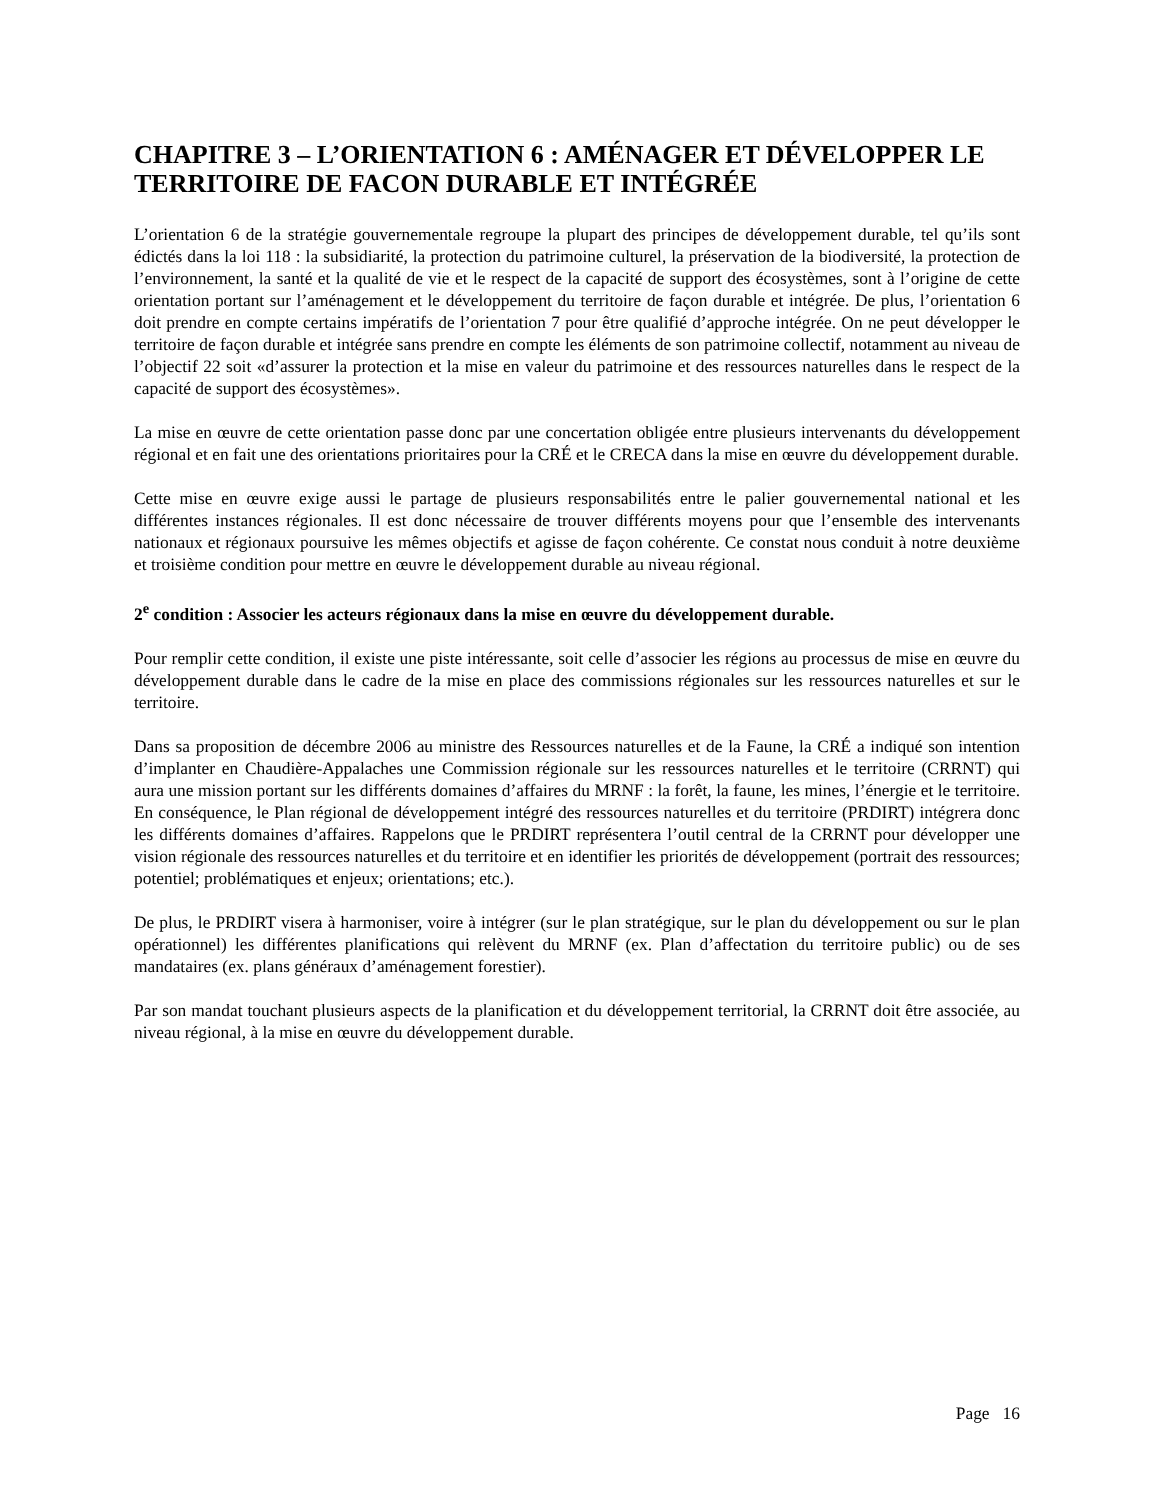CHAPITRE 3 – L’ORIENTATION 6 : AMÉNAGER ET DÉVELOPPER LE TERRITOIRE DE FACON DURABLE ET INTÉGRÉE
L’orientation 6 de la stratégie gouvernementale regroupe la plupart des principes de développement durable, tel qu’ils sont édictés dans la loi 118 : la subsidiarité, la protection du patrimoine culturel, la préservation de la biodiversité, la protection de l’environnement, la santé et la qualité de vie et le respect de la capacité de support des écosystèmes, sont à l’origine de cette orientation portant sur l’aménagement et le développement du territoire de façon durable et intégrée. De plus, l’orientation 6 doit prendre en compte certains impératifs de l’orientation 7 pour être qualifié d’approche intégrée. On ne peut développer le territoire de façon durable et intégrée sans prendre en compte les éléments de son patrimoine collectif, notamment au niveau de l’objectif 22 soit «d’assurer la protection et la mise en valeur du patrimoine et des ressources naturelles dans le respect de la capacité de support des écosystèmes».
La mise en œuvre de cette orientation passe donc par une concertation obligée entre plusieurs intervenants du développement régional et en fait une des orientations prioritaires pour la CRÉ et le CRECA dans la mise en œuvre du développement durable.
Cette mise en œuvre exige aussi le partage de plusieurs responsabilités entre le palier gouvernemental national et les différentes instances régionales. Il est donc nécessaire de trouver différents moyens pour que l’ensemble des intervenants nationaux et régionaux poursuive les mêmes objectifs et agisse de façon cohérente. Ce constat nous conduit à notre deuxième et troisième condition pour mettre en œuvre le développement durable au niveau régional.
2<sup>e</sup> condition : Associer les acteurs régionaux dans la mise en œuvre du développement durable.
Pour remplir cette condition, il existe une piste intéressante, soit celle d’associer les régions au processus de mise en œuvre du développement durable dans le cadre de la mise en place des commissions régionales sur les ressources naturelles et sur le territoire.
Dans sa proposition de décembre 2006 au ministre des Ressources naturelles et de la Faune, la CRÉ a indiqué son intention d’implanter en Chaudière-Appalaches une Commission régionale sur les ressources naturelles et le territoire (CRRNT) qui aura une mission portant sur les différents domaines d’affaires du MRNF : la forêt, la faune, les mines, l’énergie et le territoire. En conséquence, le Plan régional de développement intégré des ressources naturelles et du territoire (PRDIRT) intégrera donc les différents domaines d’affaires. Rappelons que le PRDIRT représentera l’outil central de la CRRNT pour développer une vision régionale des ressources naturelles et du territoire et en identifier les priorités de développement (portrait des ressources; potentiel; problématiques et enjeux; orientations; etc.).
De plus, le PRDIRT visera à harmoniser, voire à intégrer (sur le plan stratégique, sur le plan du développement ou sur le plan opérationnel) les différentes planifications qui relèvent du MRNF (ex. Plan d’affectation du territoire public) ou de ses mandataires (ex. plans généraux d’aménagement forestier).
Par son mandat touchant plusieurs aspects de la planification et du développement territorial, la CRRNT doit être associée, au niveau régional, à la mise en œuvre du développement durable.
Page 16